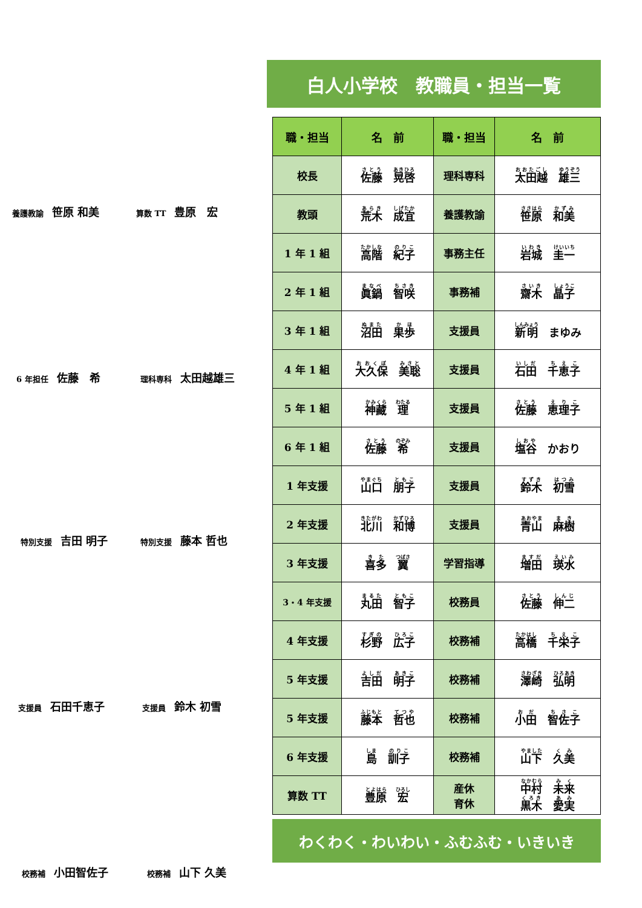養護教諭 笹原 和美 算数 TT 豊原　宏
6 年担任 佐藤　希 理科専科 太田越雄三
特別支援 吉田 明子 特別支援 藤本 哲也
支援員 石田千恵子 支援員 鈴木 初雪
校務補 小田智佐子 校務補 山下 久美
白人小学校　教職員・担当一覧
| 職・担当 | 名 前 | 職・担当 | 名 前 |
| --- | --- | --- | --- |
| 校長 | 佐藤 晃啓 | 理科専科 | 太田越 雄三 |
| 教頭 | 荒木 成宜 | 養護教諭 | 笹原 和美 |
| 1 年 1 組 | 高階 紀子 | 事務主任 | 岩城 圭一 |
| 2 年 1 組 | 眞鍋 智咲 | 事務補 | 齋木 晶子 |
| 3 年 1 組 | 沼田 果歩 | 支援員 | 新明 まゆみ |
| 4 年 1 組 | 大久保 美聡 | 支援員 | 石田 千恵子 |
| 5 年 1 組 | 神藏 理 | 支援員 | 佐藤 恵理子 |
| 6 年 1 組 | 佐藤 希 | 支援員 | 塩谷 かおり |
| 1 年支援 | 山口 朋子 | 支援員 | 鈴木 初雪 |
| 2 年支援 | 北川 和博 | 支援員 | 青山 麻樹 |
| 3 年支援 | 喜多 翼 | 学習指導 | 増田 瑛水 |
| 3・4 年支援 | 丸田 智子 | 校務員 | 佐藤 伸二 |
| 4 年支援 | 杉野 広子 | 校務補 | 高橋 千栄子 |
| 5 年支援 | 吉田 明子 | 校務補 | 澤崎 弘明 |
| 5 年支援 | 藤本 哲也 | 校務補 | 小田 智佐子 |
| 6 年支援 | 島 訓子 | 校務補 | 山下 久美 |
| 算数 TT | 豊原 宏 | 産休 育休 | 中村 未来 黒木 愛実 |
わくわく・わいわい・ふむふむ・いきいき